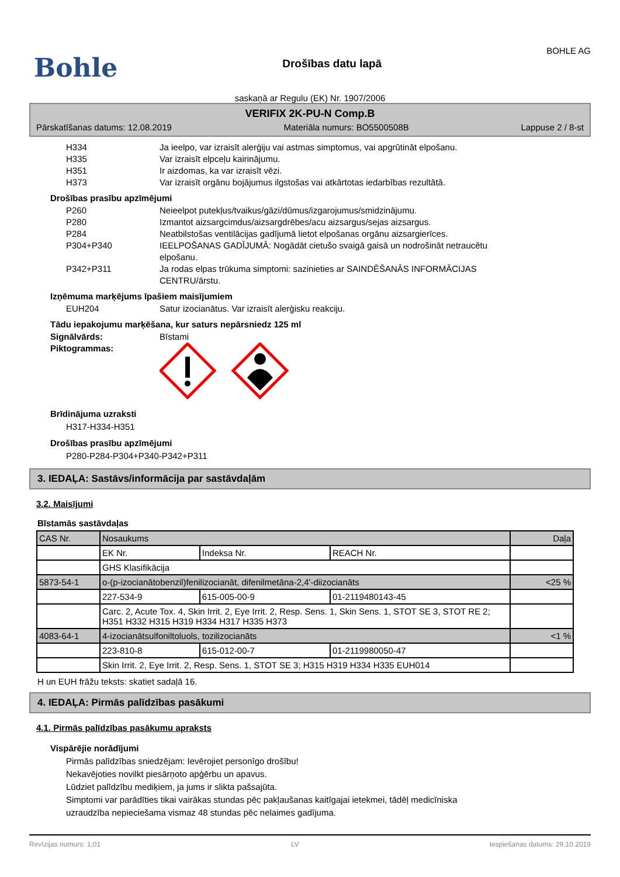Bohle
Drošības datu lapā
BOHLE AG
saskaņā ar Regulu (EK) Nr. 1907/2006
VERIFIX 2K-PU-N Comp.B
Pārskatīšanas datums: 12.08.2019 Materiāla numurs: BO5500508B Lappuse 2 / 8-st
H334 Ja ieelpo, var izraisīt alerģiju vai astmas simptomus, vai apgrūtināt elpošanu.
H335 Var izraisīt elpceļu kairinājumu.
H351 Ir aizdomas, ka var izraisīt vēzi.
H373 Var izraisīt orgānu bojājumus ilgstošas vai atkārtotas iedarbības rezultātā.
Drošības prasību apzīmējumi
P260 Neieelpot putekļus/tvaikus/gāzi/dūmus/izgarojumus/smidzinājumu.
P280 Izmantot aizsargcimdus/aizsargdrēbes/acu aizsargus/sejas aizsargus.
P284 Neatbilstošas ventilācijas gadījumā lietot elpošanas orgānu aizsargierīces.
P304+P340 IEELPOŠANAS GADĪJUMĀ: Nogādāt cietušo svaigā gaisā un nodrošināt netraucētu elpošanu.
P342+P311 Ja rodas elpas trūkuma simptomi: sazinieties ar SAINDĒŠANĀS INFORMĀCIJAS CENTRU/ārstu.
Izņēmuma marķējums īpašiem maisījumiem
EUH204 Satur izocianātus. Var izraisīt alerģisku reakciju.
Tādu iepakojumu marķēšana, kur saturs nepārsniedz 125 ml
Signālvārds: Bīstami
Piktogrammas:
Brīdinājuma uzraksti
H317-H334-H351
Drošības prasību apzīmējumi
P280-P284-P304+P340-P342+P311
3. IEDAĻA: Sastāvs/informācija par sastāvdaļām
3.2. Maisījumi
Bīstamās sastāvdaļas
| CAS Nr. | Nosaukums | | | Daļa |
| | EK Nr. | Indeksa Nr. | REACH Nr. | |
| | GHS Klasifikācija | | | |
| 5873-54-1 | o-(p-izocianātobenzil)fenilizocianāt, difenilmetāna-2,4'-diizocianāts | | | <25 % |
| | 227-534-9 | 615-005-00-9 | 01-2119480143-45 | |
| | Carc. 2, Acute Tox. 4, Skin Irrit. 2, Eye Irrit. 2, Resp. Sens. 1, Skin Sens. 1, STOT SE 3, STOT RE 2; H351 H332 H315 H319 H334 H317 H335 H373 | | | |
| 4083-64-1 | 4-izocianātsulfoniltoluols, tozilizocianāts | | | <1 % |
| | 223-810-8 | 615-012-00-7 | 01-2119980050-47 | |
| | Skin Irrit. 2, Eye Irrit. 2, Resp. Sens. 1, STOT SE 3; H315 H319 H334 H335 EUH014 | | | |
H un EUH frāžu teksts: skatiet sadaļā 16.
4. IEDAĻA: Pirmās palīdzības pasākumi
4.1. Pirmās palīdzības pasākumu apraksts
Vispārējie norādījumi
Pirmās palīdzības sniedzējam: Ievērojiet personīgo drošību!
Nekavējoties novilkt piesārņoto apģērbu un apavus.
Lūdziet palīdzību mediķiem, ja jums ir slikta pašsajūta.
Simptomi var parādīties tikai vairākas stundas pēc pakļaušanas kaitīgajai ietekmei, tādēļ medicīniska uzraudzība nepieciešama vismaz 48 stundas pēc nelaimes gadījuma.
Revīzijas numurs: 1,01 LV Iespiešanas datums: 29.10.2019